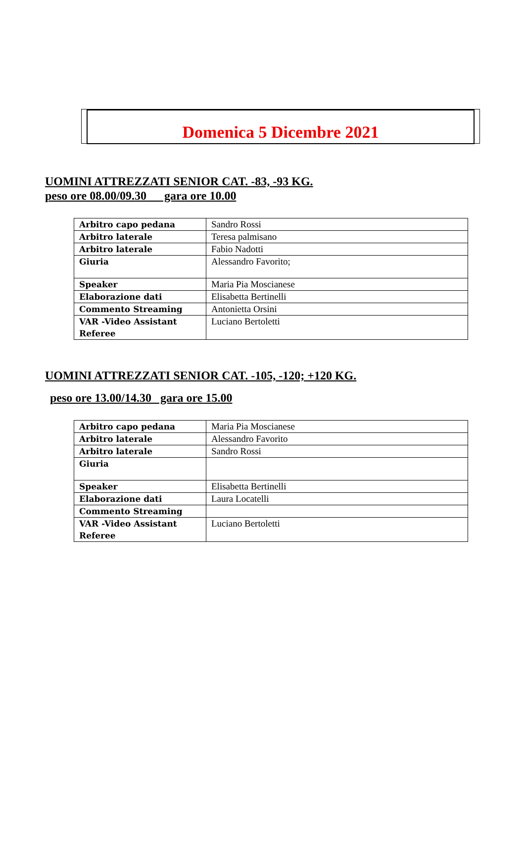Domenica 5 Dicembre 2021
UOMINI ATTREZZATI SENIOR CAT. -83, -93 KG.
peso ore 08.00/09.30 gara ore 10.00
| Arbitro capo pedana | Sandro Rossi |
| Arbitro laterale | Teresa palmisano |
| Arbitro laterale | Fabio Nadotti |
| Giuria | Alessandro Favorito; |
| Speaker | Maria Pia Moscianese |
| Elaborazione dati | Elisabetta Bertinelli |
| Commento Streaming | Antonietta Orsini |
| VAR -Video Assistant Referee | Luciano Bertoletti |
UOMINI ATTREZZATI SENIOR CAT. -105, -120; +120 KG.
peso ore 13.00/14.30 gara ore 15.00
| Arbitro capo pedana | Maria Pia Moscianese |
| Arbitro laterale | Alessandro Favorito |
| Arbitro laterale | Sandro Rossi |
| Giuria | |
| Speaker | Elisabetta Bertinelli |
| Elaborazione dati | Laura Locatelli |
| Commento Streaming | |
| VAR -Video Assistant Referee | Luciano Bertoletti |